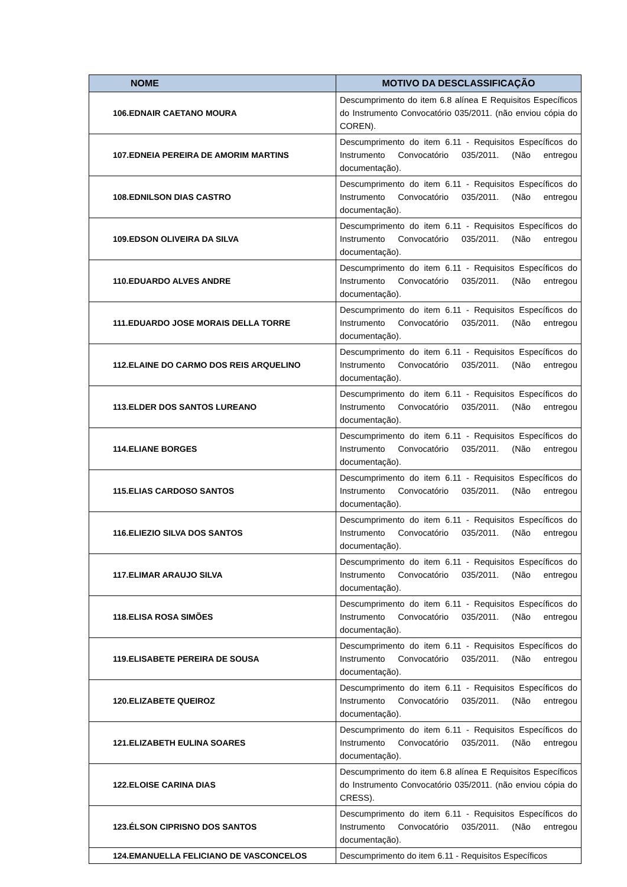| NOME | MOTIVO DA DESCLASSIFICAÇÃO |
| --- | --- |
| 106.EDNAIR CAETANO MOURA | Descumprimento do item 6.8 alínea E Requisitos Específicos do Instrumento Convocatório 035/2011. (não enviou cópia do COREN). |
| 107.EDNEIA PEREIRA DE AMORIM MARTINS | Descumprimento do item 6.11 - Requisitos Específicos do Instrumento Convocatório 035/2011. (Não entregou documentação). |
| 108.EDNILSON DIAS CASTRO | Descumprimento do item 6.11 - Requisitos Específicos do Instrumento Convocatório 035/2011. (Não entregou documentação). |
| 109.EDSON OLIVEIRA DA SILVA | Descumprimento do item 6.11 - Requisitos Específicos do Instrumento Convocatório 035/2011. (Não entregou documentação). |
| 110.EDUARDO ALVES ANDRE | Descumprimento do item 6.11 - Requisitos Específicos do Instrumento Convocatório 035/2011. (Não entregou documentação). |
| 111.EDUARDO JOSE MORAIS DELLA TORRE | Descumprimento do item 6.11 - Requisitos Específicos do Instrumento Convocatório 035/2011. (Não entregou documentação). |
| 112.ELAINE DO CARMO DOS REIS ARQUELINO | Descumprimento do item 6.11 - Requisitos Específicos do Instrumento Convocatório 035/2011. (Não entregou documentação). |
| 113.ELDER DOS SANTOS LUREANO | Descumprimento do item 6.11 - Requisitos Específicos do Instrumento Convocatório 035/2011. (Não entregou documentação). |
| 114.ELIANE BORGES | Descumprimento do item 6.11 - Requisitos Específicos do Instrumento Convocatório 035/2011. (Não entregou documentação). |
| 115.ELIAS CARDOSO SANTOS | Descumprimento do item 6.11 - Requisitos Específicos do Instrumento Convocatório 035/2011. (Não entregou documentação). |
| 116.ELIEZIO SILVA DOS SANTOS | Descumprimento do item 6.11 - Requisitos Específicos do Instrumento Convocatório 035/2011. (Não entregou documentação). |
| 117.ELIMAR ARAUJO SILVA | Descumprimento do item 6.11 - Requisitos Específicos do Instrumento Convocatório 035/2011. (Não entregou documentação). |
| 118.ELISA ROSA SIMÕES | Descumprimento do item 6.11 - Requisitos Específicos do Instrumento Convocatório 035/2011. (Não entregou documentação). |
| 119.ELISABETE PEREIRA DE SOUSA | Descumprimento do item 6.11 - Requisitos Específicos do Instrumento Convocatório 035/2011. (Não entregou documentação). |
| 120.ELIZABETE QUEIROZ | Descumprimento do item 6.11 - Requisitos Específicos do Instrumento Convocatório 035/2011. (Não entregou documentação). |
| 121.ELIZABETH EULINA SOARES | Descumprimento do item 6.11 - Requisitos Específicos do Instrumento Convocatório 035/2011. (Não entregou documentação). |
| 122.ELOISE CARINA DIAS | Descumprimento do item 6.8 alínea E Requisitos Específicos do Instrumento Convocatório 035/2011. (não enviou cópia do CRESS). |
| 123.ÉLSON CIPRISNO DOS SANTOS | Descumprimento do item 6.11 - Requisitos Específicos do Instrumento Convocatório 035/2011. (Não entregou documentação). |
| 124.EMANUELLA FELICIANO DE VASCONCELOS | Descumprimento do item 6.11 - Requisitos Específicos |